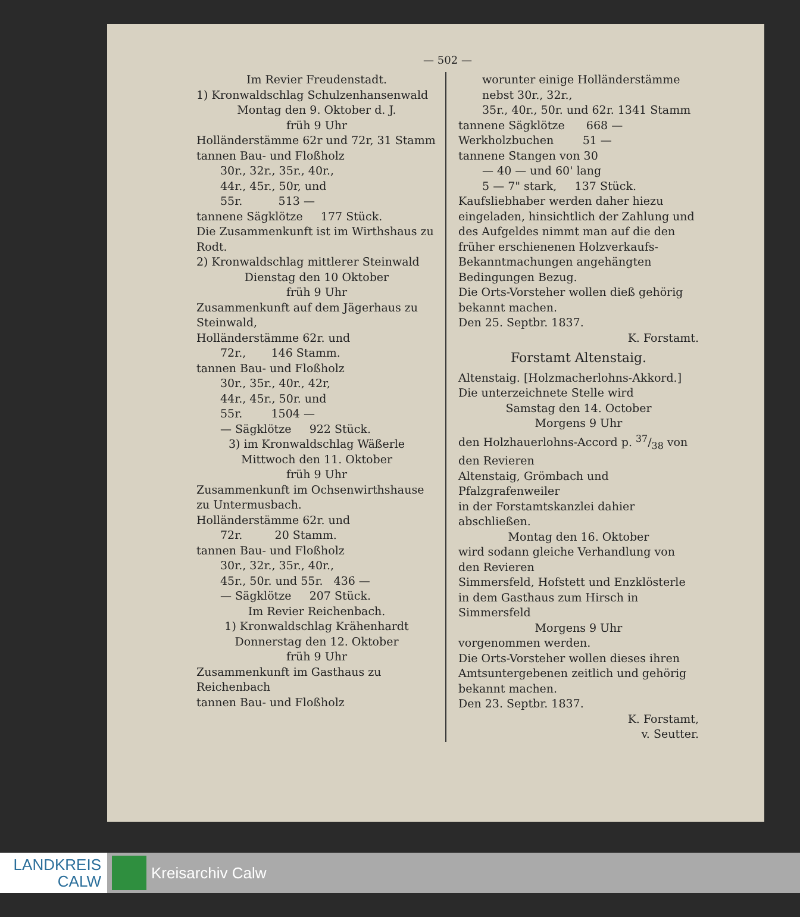— 502 —
Im Revier Freudenstadt.
1) Kronwaldschlag Schulzenhansenwald
Montag den 9. Oktober d. J.
früh 9 Uhr
Holländerstämme 62r und 72r, 31 Stamm
tannen Bau- und Floßholz
30r., 32r., 35r., 40r.,
44r., 45r., 50r, und
55r. 513 —
tannene Sägklötze 177 Stück.
Die Zusammenkunft ist im Wirthshaus zu Rodt.
2) Kronwaldschlag mittlerer Steinwald
Dienstag den 10 Oktober
früh 9 Uhr
Zusammenkunft auf dem Jägerhaus zu Steinwald,
Holländerstämme 62r. und
72r., 146 Stamm.
tannen Bau- und Floßholz
30r., 35r., 40r., 42r,
44r., 45r., 50r. und
55r. 1504 —
— Sägklötze 922 Stück.
3) im Kronwaldschlag Wäßerle
Mittwoch den 11. Oktober
früh 9 Uhr
Zusammenkunft im Ochsenwirthshause zu Untermusbach.
Holländerstämme 62r. und
72r. 20 Stamm.
tannen Bau- und Floßholz
30r., 32r., 35r., 40r.,
45r., 50r. und 55r. 436 —
— Sägklötze 207 Stück.
Im Revier Reichenbach.
1) Kronwaldschlag Krähenhardt
Donnerstag den 12. Oktober
früh 9 Uhr
Zusammenkunft im Gasthaus zu Reichenbach
tannen Bau- und Floßholz
worunter einige Holländerstämme nebst 30r., 32r.,
35r., 40r., 50r. und 62r. 1341 Stamm
tannene Sägklötze 668 —
Werkholzbuchen 51 —
tannene Stangen von 30
— 40 — und 60' lang
5 — 7" stark, 137 Stück.
Kaufsliebhaber werden daher hiezu eingeladen, hinsichtlich der Zahlung und des Aufgeldes nimmt man auf die den früher erschienenen Holzverkaufs-Bekanntmachungen angehängten Bedingungen Bezug.
Die Orts-Vorsteher wollen dieß gehörig bekannt machen.
Den 25. Septbr. 1837.
K. Forstamt.
Forstamt Altenstaig.
Altenstaig. [Holzmacherlohns-Akkord.] Die unterzeichnete Stelle wird
Samstag den 14. October
Morgens 9 Uhr
den Holzhauerlohns-Accord p. 37/38 von den Revieren
Altenstaig, Grömbach und Pfalzgrafenweiler
in der Forstamtskanzlei dahier abschließen.
Montag den 16. Oktober
wird sodann gleiche Verhandlung von den Revieren
Simmersfeld, Hofstett und Enzklösterle in dem Gasthaus zum Hirsch in Simmersfeld
Morgens 9 Uhr
vorgenommen werden.
Die Orts-Vorsteher wollen dieses ihren Amtsuntergebenen zeitlich und gehörig bekannt machen.
Den 23. Septbr. 1837.
K. Forstamt,
v. Seutter.
LANDKREIS
CALW
Kreisarchiv Calw